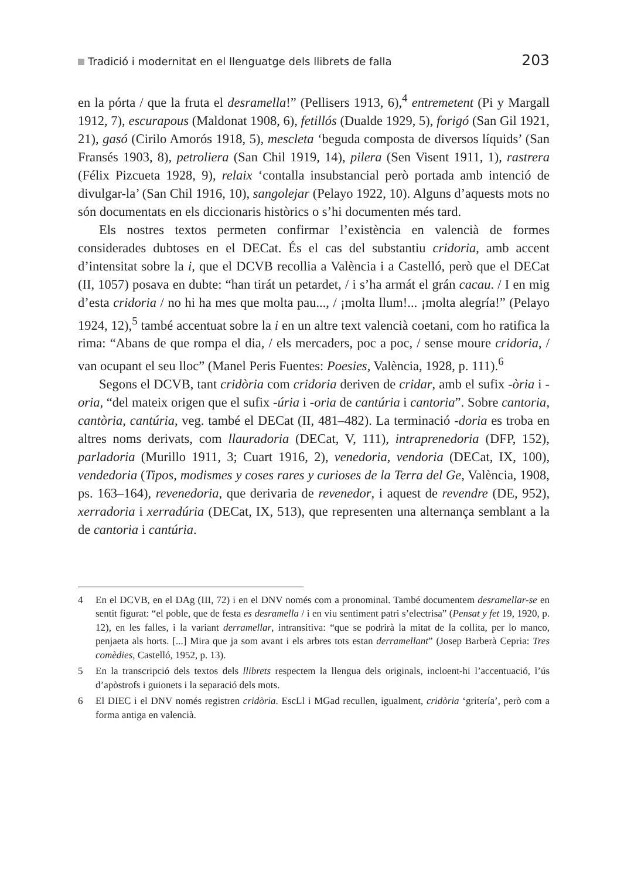Tradició i modernitat en el llenguatge dels llibrets de falla 203
en la pórta / que la fruta el desramella!” (Pellisers 1913, 6),<sup>4</sup> entremetent (Pi y Margall 1912, 7), escurapous (Maldonat 1908, 6), fetillós (Dualde 1929, 5), forigó (San Gil 1921, 21), gasó (Cirilo Amorós 1918, 5), mescleta ‘beguda composta de diversos líquids’ (San Fransés 1903, 8), petroliera (San Chil 1919, 14), pilera (Sen Visent 1911, 1), rastrera (Félix Pizcueta 1928, 9), relaix ‘contalla insubstancial però portada amb intenció de divulgar-la’ (San Chil 1916, 10), sangolejar (Pelayo 1922, 10). Alguns d’aquests mots no són documentats en els diccionaris històrics o s’hi documenten més tard.
Els nostres textos permeten confirmar l’existència en valencià de formes considerades dubtoses en el DECat. És el cas del substantiu cridoria, amb accent d’intensitat sobre la i, que el DCVB recollia a València i a Castelló, però que el DECat (II, 1057) posava en dubte: “han tirát un petardet, / i s’ha armát el grán cacau. / I en mig d’esta cridoria / no hi ha mes que molta pau..., / ¡molta llum!... ¡molta alegría!” (Pelayo 1924, 12),<sup>5</sup> també accentuat sobre la i en un altre text valencià coetani, com ho ratifica la rima: “Abans de que rompa el dia, / els mercaders, poc a poc, / sense moure cridoria, / van ocupant el seu lloc” (Manel Peris Fuentes: Poesies, València, 1928, p. 111).<sup>6</sup>
Segons el DCVB, tant cridòria com cridoria deriven de cridar, amb el sufix -òria i -oria, “del mateix origen que el sufix -úria i -oria de cantúria i cantoria”. Sobre cantoria, cantòria, cantúria, veg. també el DECat (II, 481–482). La terminació -doria es troba en altres noms derivats, com llauradoria (DECat, V, 111), intraprenedoria (DFP, 152), parladoria (Murillo 1911, 3; Cuart 1916, 2), venedoria, vendoria (DECat, IX, 100), vendedoria (Tipos, modismes y coses rares y curioses de la Terra del Ge, València, 1908, ps. 163–164), revenedoria, que derivaria de revenedor, i aquest de revendre (DE, 952), xerradoria i xerradúria (DECat, IX, 513), que representen una alternança semblant a la de cantoria i cantúria.
4 En el DCVB, en el DAg (III, 72) i en el DNV només com a pronominal. També documentem desramellar-se en sentit figurat: “el poble, que de festa es desramella / i en viu sentiment patri s’electrisa” (Pensat y fet 19, 1920, p. 12), en les falles, i la variant derramellar, intransitiva: “que se podrirà la mitat de la collita, per lo manco, penjaeta als horts. [...] Mira que ja som avant i els arbres tots estan derramellant” (Josep Barberà Cepria: Tres comèdies, Castelló, 1952, p. 13).
5 En la transcripció dels textos dels llibrets respectem la llengua dels originals, incloent-hi l’accentuació, l’ús d’apòstrofs i guionets i la separació dels mots.
6 El DIEC i el DNV només registren cridòria. EscLl i MGad recullen, igualment, cridòria ‘gritería’, però com a forma antiga en valencià.